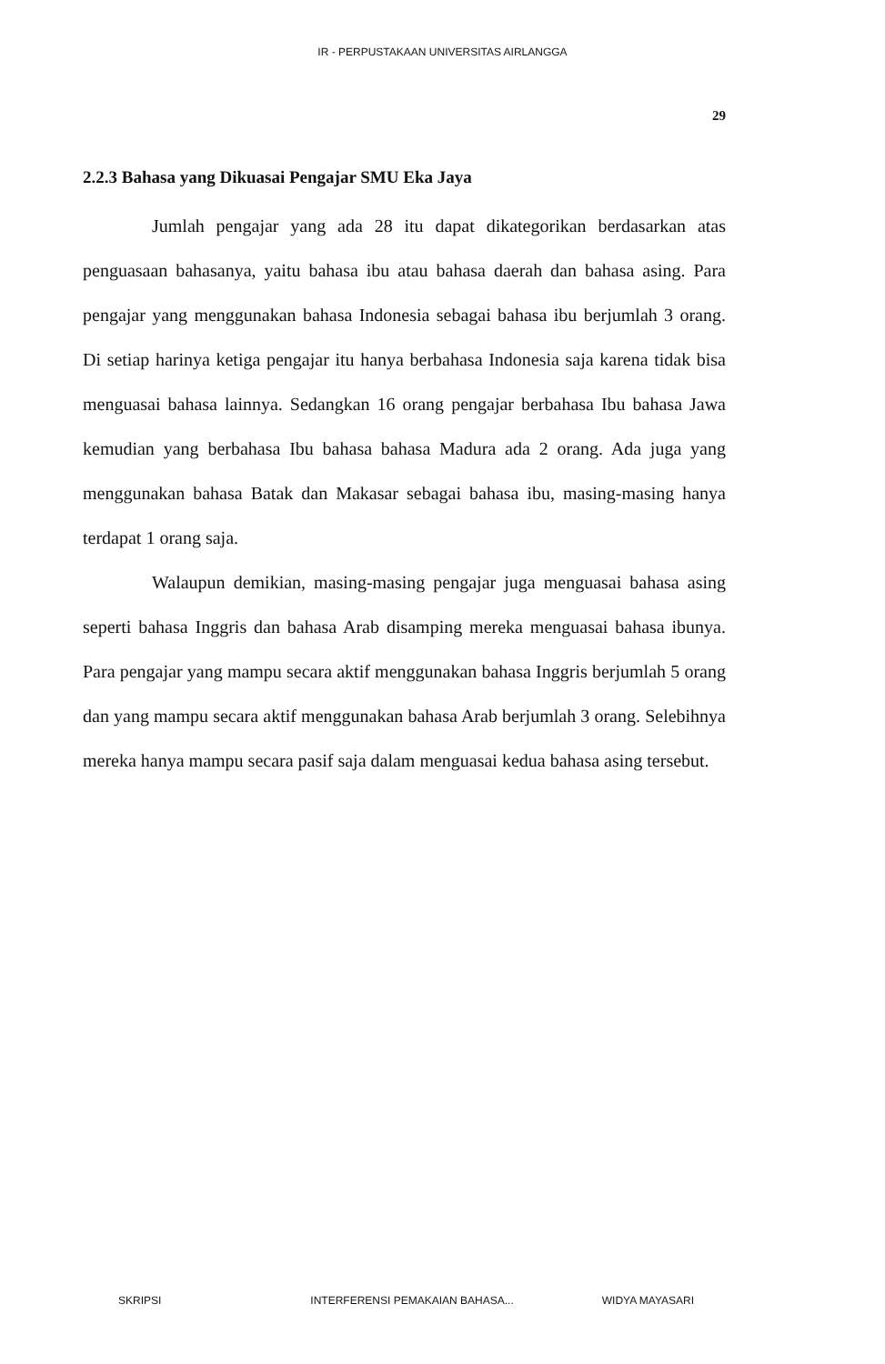IR - PERPUSTAKAAN UNIVERSITAS AIRLANGGA
29
2.2.3 Bahasa yang Dikuasai Pengajar SMU Eka Jaya
Jumlah pengajar yang ada 28 itu dapat dikategorikan berdasarkan atas penguasaan bahasanya, yaitu bahasa ibu atau bahasa daerah dan bahasa asing. Para pengajar yang menggunakan bahasa Indonesia sebagai bahasa ibu berjumlah 3 orang. Di setiap harinya ketiga pengajar itu hanya berbahasa Indonesia saja karena tidak bisa menguasai bahasa lainnya. Sedangkan 16 orang pengajar berbahasa Ibu bahasa Jawa kemudian yang berbahasa Ibu bahasa bahasa Madura ada 2 orang. Ada juga yang menggunakan bahasa Batak dan Makasar sebagai bahasa ibu, masing-masing hanya terdapat 1 orang saja.
Walaupun demikian, masing-masing pengajar juga menguasai bahasa asing seperti bahasa Inggris dan bahasa Arab disamping mereka menguasai bahasa ibunya. Para pengajar yang mampu secara aktif menggunakan bahasa Inggris berjumlah 5 orang dan yang mampu secara aktif menggunakan bahasa Arab berjumlah 3 orang. Selebihnya mereka hanya mampu secara pasif saja dalam menguasai kedua bahasa asing tersebut.
SKRIPSI INTERFERENSI PEMAKAIAN BAHASA... WIDYA MAYASARI